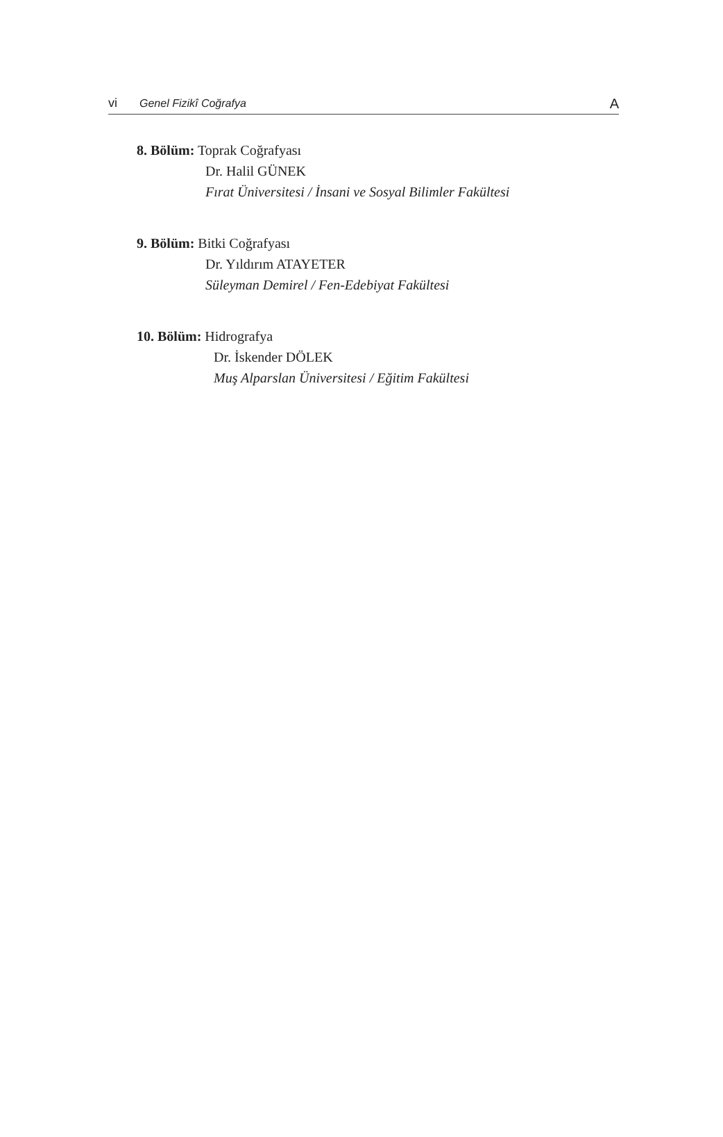vi Genel Fizikî Coğrafya A
8. Bölüm: Toprak Coğrafyası
Dr. Halil GÜNEK
Fırat Üniversitesi / İnsani ve Sosyal Bilimler Fakültesi
9. Bölüm: Bitki Coğrafyası
Dr. Yıldırım ATAYETER
Süleyman Demirel / Fen-Edebiyat Fakültesi
10. Bölüm: Hidrografya
Dr. İskender DÖLEK
Muş Alparslan Üniversitesi / Eğitim Fakültesi